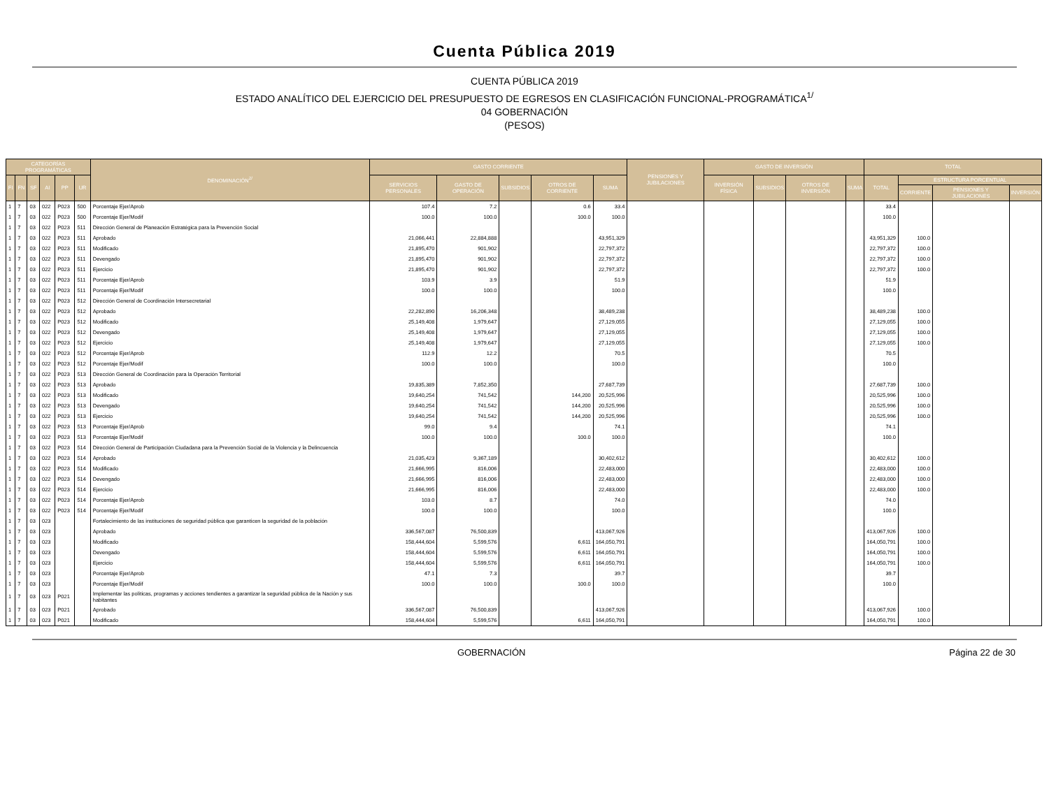Cuenta Pública 2019
CUENTA PÚBLICA 2019
ESTADO ANALÍTICO DEL EJERCICIO DEL PRESUPUESTO DE EGRESOS EN CLASIFICACIÓN FUNCIONAL-PROGRAMÁTICA<sup>1/</sup>
04 GOBERNACIÓN
(PESOS)
| CATEGORÍAS PROGRAMÁTICAS | | | | | | DENOMINACIÓN<sup>2/</sup> | GASTO CORRIENTE | | | | | PENSIONES Y JUBILACIONES | GASTO DE INVERSIÓN | | | | TOTAL | | | |
| --- | --- | --- | --- | --- | --- | --- | --- | --- | --- | --- | --- | --- | --- | --- | --- | --- | --- | --- | --- | --- |
| FI | FN | SF | AI | PP | UR | | SERVICIOS PERSONALES | GASTO DE OPERACIÓN | SUBSIDIOS | OTROS DE CORRIENTE | SUMA | | INVERSIÓN FÍSICA | SUBSIDIOS | OTROS DE INVERSIÓN | SUMA | TOTAL | ESTRUCTURA PORCENTUAL | | |
| | | | | | | | | | | | | | | | | | | CORRIENTE | PENSIONES Y JUBILACIONES | INVERSIÓN |
| 1 | 7 | 03 | 022 | P023 | 500 | Porcentaje Ejer/Aprob | 107.4 | 7.2 | | 0.6 | 33.4 | | | | | | 33.4 | | | |
| 1 | 7 | 03 | 022 | P023 | 500 | Porcentaje Ejer/Modif | 100.0 | 100.0 | | 100.0 | 100.0 | | | | | | 100.0 | | | |
| 1 | 7 | 03 | 022 | P023 | 511 | Dirección General de Planeación Estratégica para la Prevención Social | | | | | | | | | | | | | | |
| 1 | 7 | 03 | 022 | P023 | 511 | Aprobado | 21,066,441 | 22,884,888 | | | 43,951,329 | | | | | | 43,951,329 | 100.0 | | |
| 1 | 7 | 03 | 022 | P023 | 511 | Modificado | 21,895,470 | 901,902 | | | 22,797,372 | | | | | | 22,797,372 | 100.0 | | |
| 1 | 7 | 03 | 022 | P023 | 511 | Devengado | 21,895,470 | 901,902 | | | 22,797,372 | | | | | | 22,797,372 | 100.0 | | |
| 1 | 7 | 03 | 022 | P023 | 511 | Ejercicio | 21,895,470 | 901,902 | | | 22,797,372 | | | | | | 22,797,372 | 100.0 | | |
| 1 | 7 | 03 | 022 | P023 | 511 | Porcentaje Ejer/Aprob | 103.9 | 3.9 | | | 51.9 | | | | | | 51.9 | | | |
| 1 | 7 | 03 | 022 | P023 | 511 | Porcentaje Ejer/Modif | 100.0 | 100.0 | | | 100.0 | | | | | | 100.0 | | | |
| 1 | 7 | 03 | 022 | P023 | 512 | Dirección General de Coordinación Intersecretarial | | | | | | | | | | | | | | |
| 1 | 7 | 03 | 022 | P023 | 512 | Aprobado | 22,282,890 | 16,206,348 | | | 38,489,238 | | | | | | 38,489,238 | 100.0 | | |
| 1 | 7 | 03 | 022 | P023 | 512 | Modificado | 25,149,408 | 1,979,647 | | | 27,129,055 | | | | | | 27,129,055 | 100.0 | | |
| 1 | 7 | 03 | 022 | P023 | 512 | Devengado | 25,149,408 | 1,979,647 | | | 27,129,055 | | | | | | 27,129,055 | 100.0 | | |
| 1 | 7 | 03 | 022 | P023 | 512 | Ejercicio | 25,149,408 | 1,979,647 | | | 27,129,055 | | | | | | 27,129,055 | 100.0 | | |
| 1 | 7 | 03 | 022 | P023 | 512 | Porcentaje Ejer/Aprob | 112.9 | 12.2 | | | 70.5 | | | | | | 70.5 | | | |
| 1 | 7 | 03 | 022 | P023 | 512 | Porcentaje Ejer/Modif | 100.0 | 100.0 | | | 100.0 | | | | | | 100.0 | | | |
| 1 | 7 | 03 | 022 | P023 | 513 | Dirección General de Coordinación para la Operación Territorial | | | | | | | | | | | | | | |
| 1 | 7 | 03 | 022 | P023 | 513 | Aprobado | 19,835,389 | 7,852,350 | | | 27,687,739 | | | | | | 27,687,739 | 100.0 | | |
| 1 | 7 | 03 | 022 | P023 | 513 | Modificado | 19,640,254 | 741,542 | | 144,200 | 20,525,996 | | | | | | 20,525,996 | 100.0 | | |
| 1 | 7 | 03 | 022 | P023 | 513 | Devengado | 19,640,254 | 741,542 | | 144,200 | 20,525,996 | | | | | | 20,525,996 | 100.0 | | |
| 1 | 7 | 03 | 022 | P023 | 513 | Ejercicio | 19,640,254 | 741,542 | | 144,200 | 20,525,996 | | | | | | 20,525,996 | 100.0 | | |
| 1 | 7 | 03 | 022 | P023 | 513 | Porcentaje Ejer/Aprob | 99.0 | 9.4 | | | 74.1 | | | | | | 74.1 | | | |
| 1 | 7 | 03 | 022 | P023 | 513 | Porcentaje Ejer/Modif | 100.0 | 100.0 | | 100.0 | 100.0 | | | | | | 100.0 | | | |
| 1 | 7 | 03 | 022 | P023 | 514 | Dirección General de Participación Ciudadana para la Prevención Social de la Violencia y la Delincuencia | | | | | | | | | | | | | | |
| 1 | 7 | 03 | 022 | P023 | 514 | Aprobado | 21,035,423 | 9,367,189 | | | 30,402,612 | | | | | | 30,402,612 | 100.0 | | |
| 1 | 7 | 03 | 022 | P023 | 514 | Modificado | 21,666,995 | 816,006 | | | 22,483,000 | | | | | | 22,483,000 | 100.0 | | |
| 1 | 7 | 03 | 022 | P023 | 514 | Devengado | 21,666,995 | 816,006 | | | 22,483,000 | | | | | | 22,483,000 | 100.0 | | |
| 1 | 7 | 03 | 022 | P023 | 514 | Ejercicio | 21,666,995 | 816,006 | | | 22,483,000 | | | | | | 22,483,000 | 100.0 | | |
| 1 | 7 | 03 | 022 | P023 | 514 | Porcentaje Ejer/Aprob | 103.0 | 8.7 | | | 74.0 | | | | | | 74.0 | | | |
| 1 | 7 | 03 | 022 | P023 | 514 | Porcentaje Ejer/Modif | 100.0 | 100.0 | | | 100.0 | | | | | | 100.0 | | | |
| 1 | 7 | 03 | 023 | | | Fortalecimiento de las instituciones de seguridad pública que garanticen la seguridad de la población | | | | | | | | | | | | | | |
| 1 | 7 | 03 | 023 | | | Aprobado | 336,567,087 | 76,500,839 | | | 413,067,926 | | | | | | 413,067,926 | 100.0 | | |
| 1 | 7 | 03 | 023 | | | Modificado | 158,444,604 | 5,599,576 | | 6,611 | 164,050,791 | | | | | | 164,050,791 | 100.0 | | |
| 1 | 7 | 03 | 023 | | | Devengado | 158,444,604 | 5,599,576 | | 6,611 | 164,050,791 | | | | | | 164,050,791 | 100.0 | | |
| 1 | 7 | 03 | 023 | | | Ejercicio | 158,444,604 | 5,599,576 | | 6,611 | 164,050,791 | | | | | | 164,050,791 | 100.0 | | |
| 1 | 7 | 03 | 023 | | | Porcentaje Ejer/Aprob | 47.1 | 7.3 | | | 39.7 | | | | | | 39.7 | | | |
| 1 | 7 | 03 | 023 | | | Porcentaje Ejer/Modif | 100.0 | 100.0 | | 100.0 | 100.0 | | | | | | 100.0 | | | |
| 1 | 7 | 03 | 023 | P021 | | Implementar las políticas, programas y acciones tendientes a garantizar la seguridad pública de la Nación y sus habitantes | | | | | | | | | | | | | | |
| 1 | 7 | 03 | 023 | P021 | | Aprobado | 336,567,087 | 76,500,839 | | | 413,067,926 | | | | | | 413,067,926 | 100.0 | | |
| 1 | 7 | 03 | 023 | P021 | | Modificado | 158,444,604 | 5,599,576 | | 6,611 | 164,050,791 | | | | | | 164,050,791 | 100.0 | | |
GOBERNACIÓN Página 22 de 30